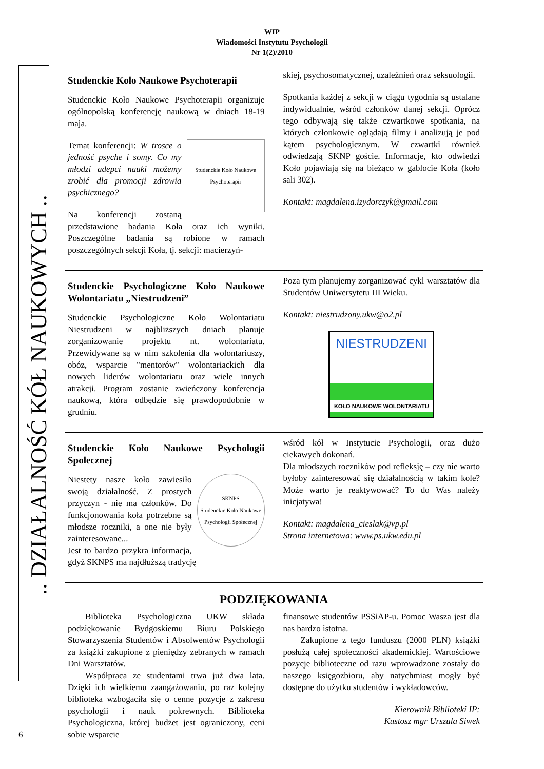WIP
Wiadomości Instytutu Psychologii
Nr 1(2)/2010
.. DZIAŁALNOŚĆ KÓŁ NAUKOWYCH ..
Studenckie Koło Naukowe Psychoterapii
Studenckie Koło Naukowe Psychoterapii organizuje ogólnopolską konferencję naukową w dniach 18-19 maja.
Studenckie Koło Naukowe Psychoterapii
Temat konferencji: W trosce o jedność psyche i somy. Co my młodzi adepci nauki możemy zrobić dla promocji zdrowia psychicznego?
Na konferencji zostaną przedstawione badania Koła oraz ich wyniki. Poszczególne badania są robione w ramach poszczególnych sekcji Koła, tj. sekcji: macierzyń-
skiej, psychosomatycznej, uzależnień oraz seksuologii.
Spotkania każdej z sekcji w ciągu tygodnia są ustalane indywidualnie, wśród członków danej sekcji. Oprócz tego odbywają się także czwartkowe spotkania, na których członkowie oglądają filmy i analizują je pod kątem psychologicznym. W czwartki również odwiedzają SKNP goście. Informacje, kto odwiedzi Koło pojawiają się na bieżąco w gablocie Koła (koło sali 302).
Kontakt: magdalena.izydorczyk@gmail.com
Studenckie Psychologiczne Koło Naukowe Wolontariatu „Niestrudzeni”
Studenckie Psychologiczne Koło Wolontariatu Niestrudzeni w najbliższych dniach planuje zorganizowanie projektu nt. wolontariatu. Przewidywane są w nim szkolenia dla wolontariuszy, obóz, wsparcie "mentorów" wolontariackich dla nowych liderów wolontariatu oraz wiele innych atrakcji. Program zostanie zwieńczony konferencja naukową, która odbędzie się prawdopodobnie w grudniu.
Poza tym planujemy zorganizować cykl warsztatów dla Studentów Uniwersytetu III Wieku.
Kontakt: niestrudzony.ukw@o2.pl
NIESTRUDZENI
KOŁO NAUKOWE WOLONTARIATU
Studenckie Koło Naukowe Psychologii Społecznej
SKNPS
Studenckie Koło Naukowe Psychologii Społecznej
Niestety nasze koło zawiesiło swoją działalność. Z prostych przyczyn - nie ma członków. Do funkcjonowania koła potrzebne są młodsze roczniki, a one nie były zainteresowane...
Jest to bardzo przykra informacja, gdyż SKNPS ma najdłuższą tradycję
wśród kół w Instytucie Psychologii, oraz dużo ciekawych dokonań.
Dla młodszych roczników pod refleksję – czy nie warto byłoby zainteresować się działalnością w takim kole? Może warto je reaktywować? To do Was należy inicjatywa!
Kontakt: magdalena_cieslak@vp.pl
Strona internetowa: www.ps.ukw.edu.pl
PODZIĘKOWANIA
  Biblioteka Psychologiczna UKW składa podziękowanie Bydgoskiemu Biuru Polskiego Stowarzyszenia Studentów i Absolwentów Psychologii za książki zakupione z pieniędzy zebranych w ramach Dni Warsztatów.
  Współpraca ze studentami trwa już dwa lata. Dzięki ich wielkiemu zaangażowaniu, po raz kolejny biblioteka wzbogaciła się o cenne pozycje z zakresu psychologii i nauk pokrewnych. Biblioteka Psychologiczna, której budżet jest ograniczony, ceni sobie wsparcie
finansowe studentów PSSiAP-u. Pomoc Wasza jest dla nas bardzo istotna.
  Zakupione z tego funduszu (2000 PLN) książki posłużą całej społeczności akademickiej. Wartościowe pozycje biblioteczne od razu wprowadzone zostały do naszego księgozbioru, aby natychmiast mogły być dostępne do użytku studentów i wykładowców.
Kierownik Biblioteki IP:
Kustosz mgr Urszula Siwek
6